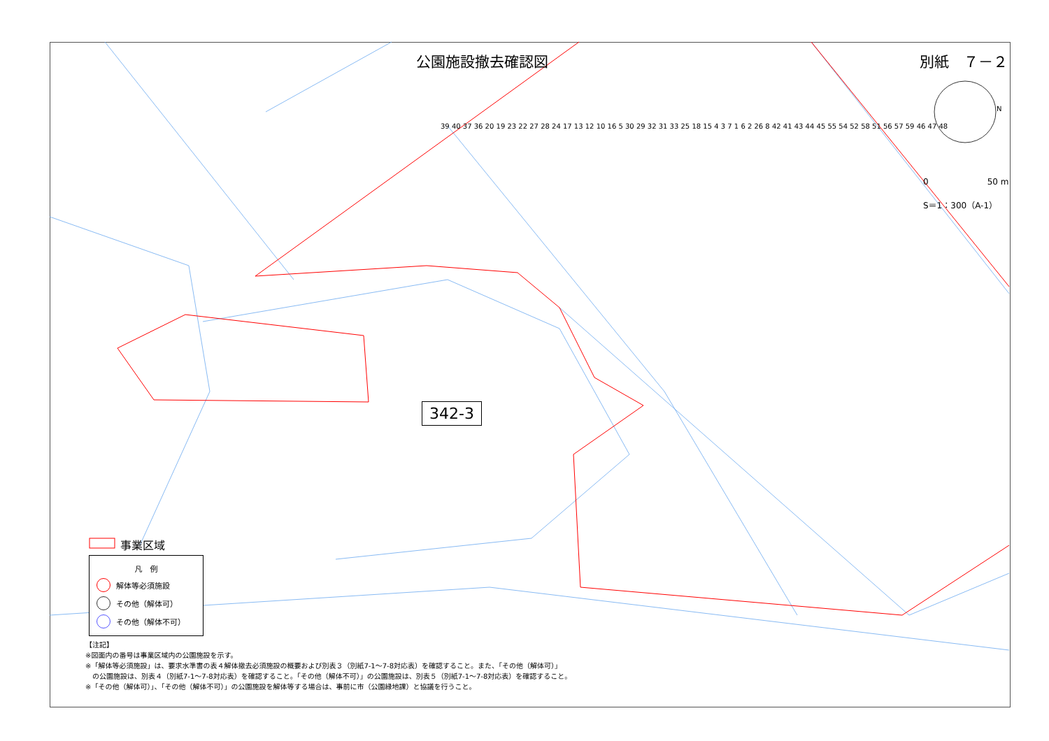公園施設撤去確認図 別紙　７－２
0　　　　　　　50 m
S＝1：300（A-1）
342-3
事業区域
凡　例
解体等必須施設
その他（解体可）
その他（解体不可）
【注記】
※図面内の番号は事業区域内の公園施設を示す。
※「解体等必須施設」は、要求水準書の表４解体撤去必須施設の概要および別表３（別紙7-1～7-8対応表）を確認すること。また、「その他（解体可）」
　の公園施設は、別表４（別紙7-1～7-8対応表）を確認すること。「その他（解体不可）」の公園施設は、別表５（別紙7-1～7-8対応表）を確認すること。
※「その他（解体可）」、「その他（解体不可）」の公園施設を解体等する場合は、事前に市（公園緑地課）と協議を行うこと。
39 40 37 36 20 19 23 22 27 28 24 17 13 12 10 16 5 30 29 32 31 33 25 18 15 4 3 7 1 6 2 26 8 42 41 43 44 45 55 54 52 58 51 56 57 59 46 47 48
N